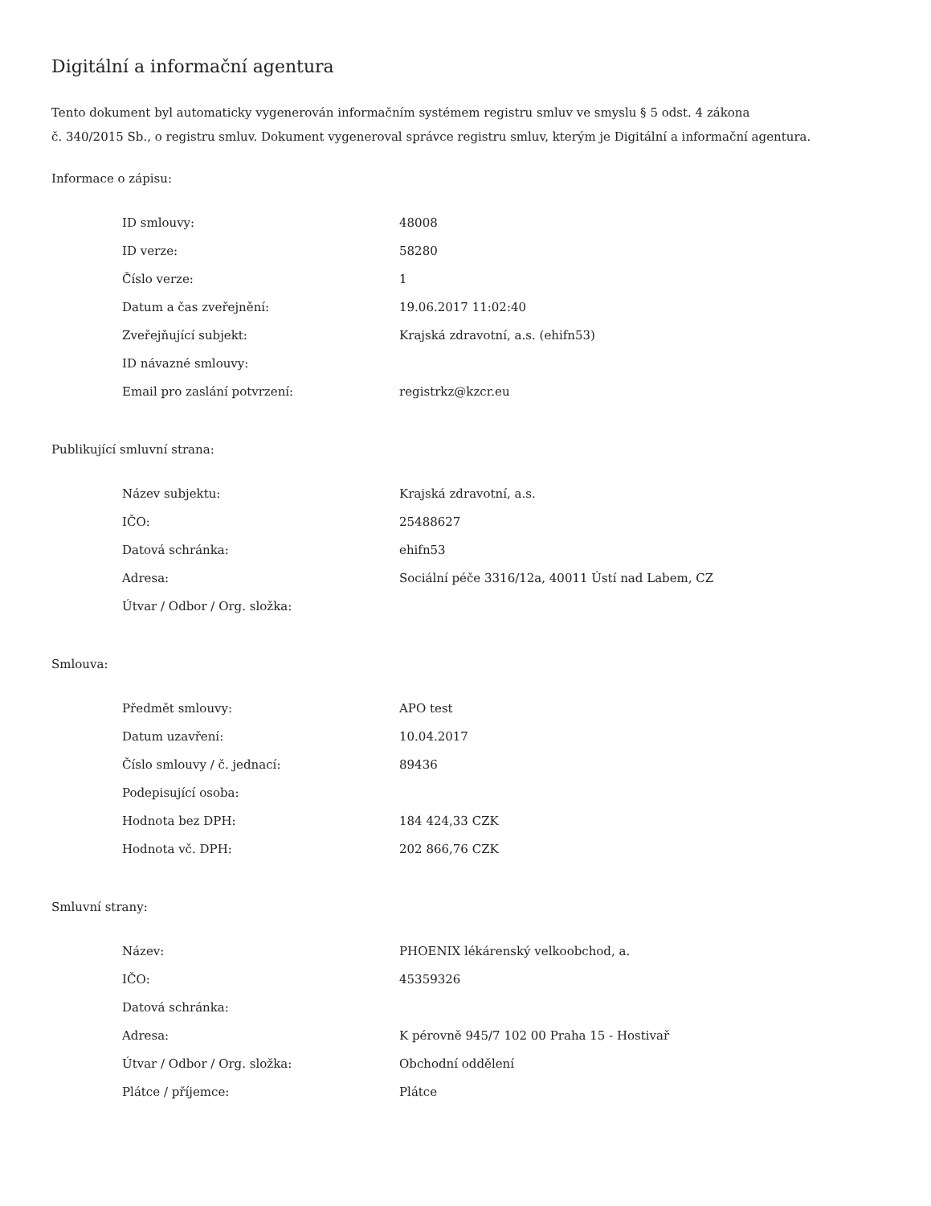Digitální a informační agentura
Tento dokument byl automaticky vygenerován informačním systémem registru smluv ve smyslu § 5 odst. 4 zákona
č. 340/2015 Sb., o registru smluv. Dokument vygeneroval správce registru smluv, kterým je Digitální a informační agentura.
Informace o zápisu:
| ID smlouvy: | 48008 |
| ID verze: | 58280 |
| Číslo verze: | 1 |
| Datum a čas zveřejnění: | 19.06.2017 11:02:40 |
| Zveřejňující subjekt: | Krajská zdravotní, a.s. (ehifn53) |
| ID návazné smlouvy: | |
| Email pro zaslání potvrzení: | registrkz@kzcr.eu |
Publikující smluvní strana:
| Název subjektu: | Krajská zdravotní, a.s. |
| IČO: | 25488627 |
| Datová schránka: | ehifn53 |
| Adresa: | Sociální péče 3316/12a, 40011 Ústí nad Labem, CZ |
| Útvar / Odbor / Org. složka: | |
Smlouva:
| Předmět smlouvy: | APO test |
| Datum uzavření: | 10.04.2017 |
| Číslo smlouvy / č. jednací: | 89436 |
| Podepisující osoba: | |
| Hodnota bez DPH: | 184 424,33 CZK |
| Hodnota vč. DPH: | 202 866,76 CZK |
Smluvní strany:
| Název: | PHOENIX lékárenský velkoobchod, a. |
| IČO: | 45359326 |
| Datová schránka: | |
| Adresa: | K pérovně 945/7 102 00 Praha 15 - Hostivař |
| Útvar / Odbor / Org. složka: | Obchodní oddělení |
| Plátce / příjemce: | Plátce |